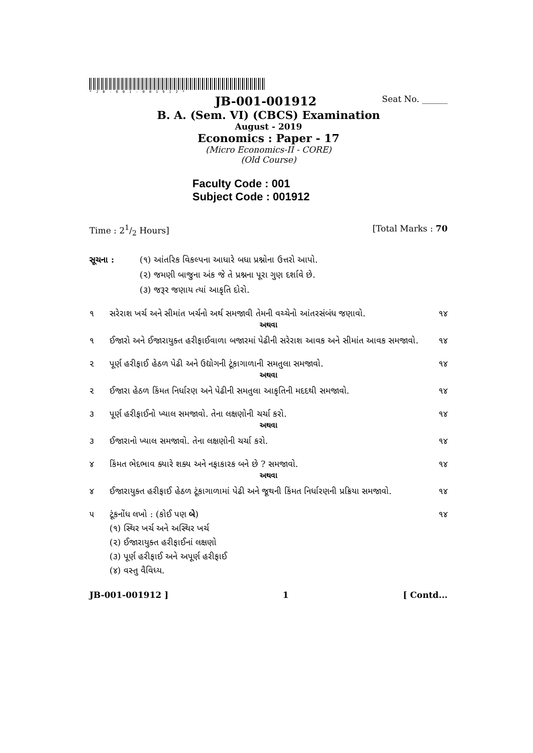*JB-001-001912*
JB-001-001912 Seat No. ______
B. A. (Sem. VI) (CBCS) Examination
August - 2019
Economics : Paper - 17
(Micro Economics-II - CORE)
(Old Course)
Faculty Code : 001
Subject Code : 001912
Time : 21/2 Hours] [Total Marks : 70
સૂચના : (૧) આંતરિક વિકલ્પના આધારે બધા પ્રશ્નોના ઉત્તરો આપો.
(૨) જમણી બાજુના અંક જે તે પ્રશ્નના પૂરા ગુણ દર્શાવે છે.
(૩) જરૂર જણાય ત્યાં આકૃતિ દોરો.
૧ સરેરાશ ખર્ચ અને સીમાંત ખર્ચનો અર્થ સમજાવી તેમની વચ્ચેનો આંતરસંબંધ જણાવો. ૧૪
અથવા
૧ ઈજારો અને ઈજારાયુક્ત હરીફાઈવાળા બજારમાં પેઢીની સરેરાશ આવક અને સીમાંત આવક સમજાવો. ૧૪
૨ પૂર્ણ હરીફાઈ હેઠળ પેઢી અને ઉદ્યોગની ટૂંકાગાળાની સમતુલા સમજાવો. ૧૪
અથવા
૨ ઈજારા હેઠળ કિંમત નિર્ધારણ અને પેઢીની સમતુલા આકૃતિની મદદથી સમજાવો. ૧૪
૩ પૂર્ણ હરીફાઈનો ખ્યાલ સમજાવો. તેના લક્ષણોની ચર્ચા કરો. ૧૪
અથવા
૩ ઈજારાનો ખ્યાલ સમજાવો. તેના લક્ષણોની ચર્ચા કરો. ૧૪
૪ કિંમત ભેદભાવ ક્યારે શક્ય અને નફાકારક બને છે ? સમજાવો. ૧૪
અથવા
૪ ઈજારાયુક્ત હરીફાઈ હેઠળ ટૂંકાગાળામાં પેઢી અને જૂથની કિંમત નિર્ધારણની પ્રક્રિયા સમજાવો. ૧૪
૫ ટૂંકનોંધ લખો : (કોઈ પણ બે)
(૧) સ્થિર ખર્ચ અને અસ્થિર ખર્ચ
(૨) ઈજારાયુક્ત હરીફાઈનાં લક્ષણો
(૩) પૂર્ણ હરીફાઈ અને અપૂર્ણ હરીફાઈ
(૪) વસ્તુ વૈવિધ્ય. ૧૪
JB-001-001912 ] 1 [ Contd...